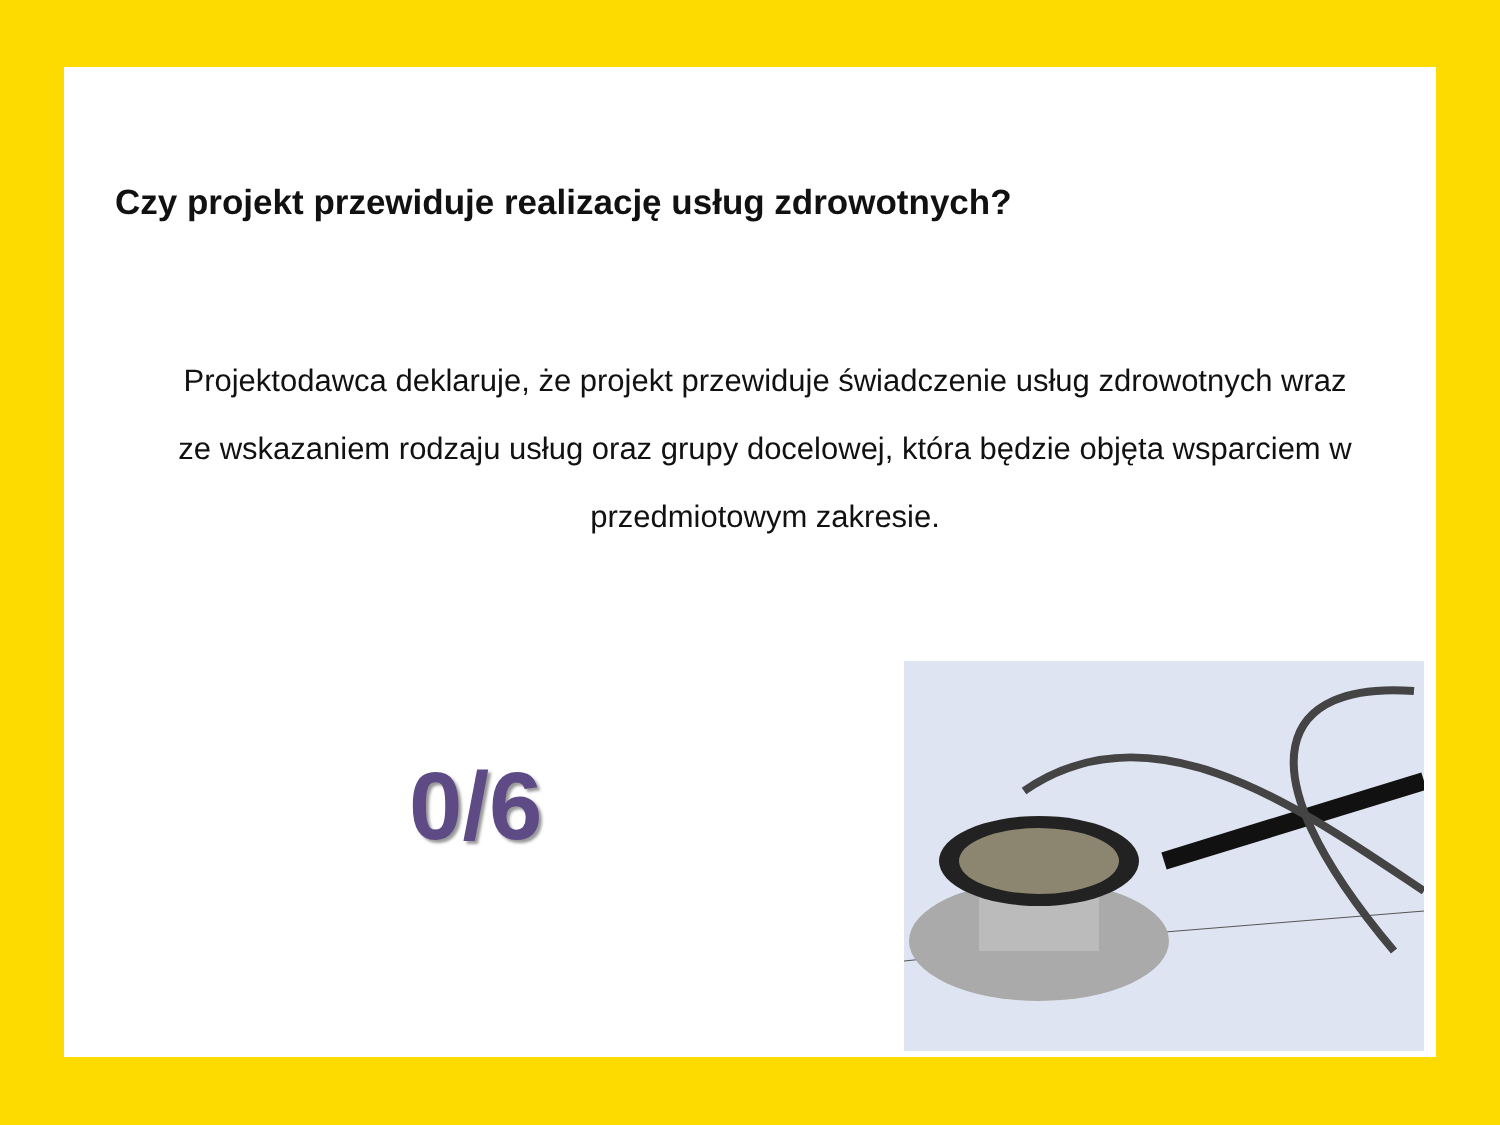Czy projekt przewiduje realizację usług zdrowotnych?
Projektodawca deklaruje, że projekt przewiduje świadczenie usług zdrowotnych wraz ze wskazaniem rodzaju usług oraz grupy docelowej, która będzie objęta wsparciem w przedmiotowym zakresie.
0/6